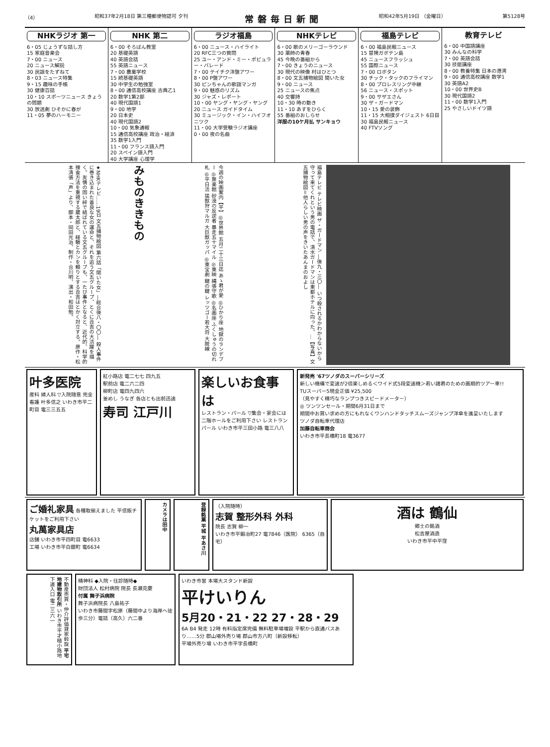（4） 昭和37年2月18日 第三種郵便物認可 夕刊 常磐毎日新聞 昭和42年5月19日 （金曜日） 第5128号
NHKラジオ 第一
6・05 じょうずな話し方
15 家庭音楽会
7・00 ニュース
20 ニュース解説
30 民謡をたずねて
8・03 ニュース特集
9・15 趣味の手帳
30 健康百話
10・10 スポーツニュース きょうの問題
30 放送劇 ひそかに春が
11・05 夢のハーモニー
NHK 第二
6・00 そろばん教室
20 基礎英語
40 英語会話
55 英語ニュース
7・00 農業学校
15 続基礎英語
30 中学生の勉強室
8・00 通信高校講座 古典乙1
20 数学1第2部
40 現代国語1
9・00 地学
20 日本史
40 現代国語2
10・00 気象通報
15 通信高校講座 政治・経済
35 数学1入門
11・00 フランス語入門
20 スペイン語入門
40 大学講座 心理学
ラジオ福島
6・00 ニュース・ハイライト
20 RFC三つの質問
25 ユー・アンド・ミー・ポピュラー・パレード
7・00 テイチク洋盤アワー
8・00 P盤アワー
30 ピンちゃんの歌謡マンガ
9・00 魅惑のリズム
30 ジャズ・レポート
10・00 ヤング・ヤング・ヤング
20 ニュース ガイドタイム
30 ミュージック・イン・ハイフオニツク
11・00 大学受験ラジオ講座
0・00 夜の名曲
NHKテレビ
6・00 歌のメリーゴーラウンド
30 薬師の青春
45 今晩の番組から
7・00 きょうのニュース
30 現代の映像 村はひとつ
8・00 文五捕物絵図 聞いた女
9・00 ニュース
25 ニュースの焦点
40 交響詩
10・30 時の動き
11・10 あすをひらく
55 番組のおしらせ
洋服の10ケ月払 サンキョウ
福島テレビ
6・00 福島民報ニュース
15 冒険ガボテン島
45 ニュースフラッシュ
55 国際ニュース
7・00 ロボタン
30 チック・タックのフライマン
8・00 プロレスリング中継
56 ニュース・スポット
9・00 サザエさん
30 ザ・ガードマン
10・15 愛の装飾
11・15 大相撲ダイジェスト 6日目
30 福島民報ニュース
40 FTVソング
教育テレビ
6・00 中国語講座
30 みんなの科学
7・00 英語会話
30 技能講座
8・00 教養特集 日本の港湾
9・00 通信高校講座 数学1
30 英語A2
10・00 世界史B
30 現代国語2
11・00 数学1入門
25 やさしいドイツ語
★NHKテレビ……19日 文五捕物絵図 第六話「聞いた女」―総合後八・〇〇― 殺人事件に巻き込まれた善良な女の運命と、それを追う文五グループ、とくに丑吉の大活躍を描く。友情の固い絆で結ばれている文五グループも、一たび事件となると、近代的、科学的捜査方法を重視する蔵太郎と、経験とカンを頼りとする丑吉はとかく対立する。原作・松本清張「声」より、脚本・岡田光治、制作・合川明、演出・和田勉。
みものききもの
今週の映画案内【平】◎世界館 五月二十三日迄 あゝ君が愛 ◎ひかり座 地獄のランデブー ◎聚楽館 砂漠の反逆者 暴走五十マイル ◎東映 縄張守歌 ◎名画座 ふくしゅうの切れ札 ◎平日活 猛獣狩マルガ 大巨獣ガッパ ◎東宝劇 鍵の鍵 レッツゴー若大将 大脱線
福島テレビ テレビ映画 ザ・ガードマン ―後九・三〇― いつ殺されるかわからないから守って来てくれという男の電話で、清水ガードマンは東都ホテルに向った。…【写真】文五捕物絵図＝他人らしい男の声をきいたあんまのおよし
叶多医院
産科 婦人科 ▽入院随意 完全看護 叶多信之 いわき市平二町目 電三三五五
紅小路店 電二七七 四九五
駅前店 電二六二四
柳町店 電四九四六
釜めし うなぎ 各店とも出前迅速
寿司 江戸川
楽しいお食事は
レストラン・パール ▽集会・宴会には二階ホールをご利用下さい レストラン パール いわき市平三田小路 電三八八
新発売 '67ツノダのスーパーシリーズ
新しい機構で変速が2倍楽しめる＜ワイド式5段変速機＞若い諸君のための画期的ツアー車!!
TUスーパー5現金正価 ¥25,500
（見やすく精巧なランプつきスピードメーター）
◎ ツンツンセール・期間6月31日まで
期間中お買い求めの方にもれなくワンハンドタッチスムーズジャンプ洋傘を進呈いたします
ツノダ自転車代理店
加藤自転車商会
いわき市平長橋町18 電3677
ご婚礼家具 各種取揃えました 平信販チケットをご利用下さい
丸萬家具店
店舗 いわき市平四町目 電6633
工場 いわき市平白銀町 電6634
カメラは田中
登録銘菓 平城 平あさ川
（入院随時）
志賀 整形外科 外科
院長 志賀 柳一
いわき市平鍛冶町27 電7846（医院） 6365（自宅）
酒は 鶴仙
郷土の銘酒
松吉屋酒造
いわき市平中平窪
不動産売買・仲介評価貸家斡旋 平宅地建物取引所 いわき市平才槌小路地下道入口 電二三六一
精神科 ◆入院・往診随時◆
財団法人 松村病院 院長 長瀬克慶
付属 舞子浜病院
舞子浜病院長 八島祐子
いわき市藤間字松原（藤間中より海岸へ徒歩三分）電話（高久）六二番
いわき市営 本場大スタンド新設
平けいりん
5月20・21・22 27・28・29
6A B4 発走 12時 有料指定席完備 無料駐車場増設 平駅から直通バスあり……5分 郡山場外売り場 郡山市方八町（新設移転）
平場外売り場 いわき市平字長橋町